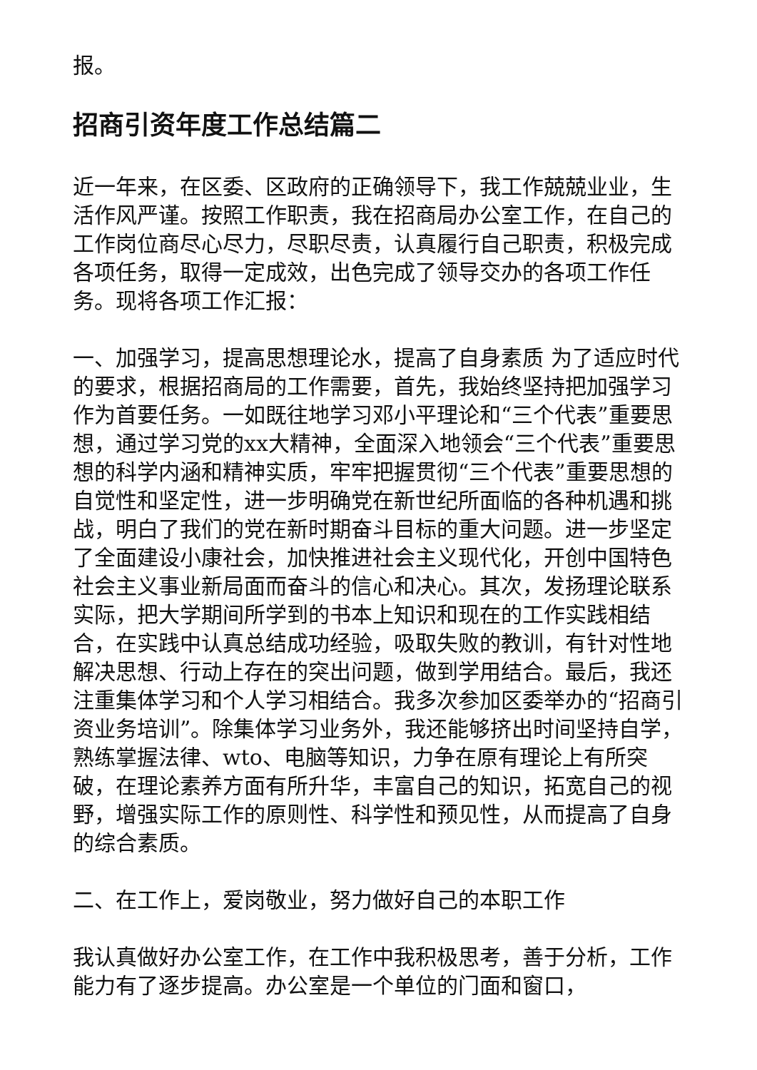报。
招商引资年度工作总结篇二
近一年来，在区委、区政府的正确领导下，我工作兢兢业业，生活作风严谨。按照工作职责，我在招商局办公室工作，在自己的工作岗位商尽心尽力，尽职尽责，认真履行自己职责，积极完成各项任务，取得一定成效，出色完成了领导交办的各项工作任务。现将各项工作汇报：
一、加强学习，提高思想理论水，提高了自身素质 为了适应时代的要求，根据招商局的工作需要，首先，我始终坚持把加强学习作为首要任务。一如既往地学习邓小平理论和“三个代表”重要思想，通过学习党的xx大精神，全面深入地领会“三个代表”重要思想的科学内涵和精神实质，牢牢把握贯彻“三个代表”重要思想的自觉性和坚定性，进一步明确党在新世纪所面临的各种机遇和挑战，明白了我们的党在新时期奋斗目标的重大问题。进一步坚定了全面建设小康社会，加快推进社会主义现代化，开创中国特色社会主义事业新局面而奋斗的信心和决心。其次，发扬理论联系实际，把大学期间所学到的书本上知识和现在的工作实践相结合，在实践中认真总结成功经验，吸取失败的教训，有针对性地解决思想、行动上存在的突出问题，做到学用结合。最后，我还注重集体学习和个人学习相结合。我多次参加区委举办的“招商引资业务培训”。除集体学习业务外，我还能够挤出时间坚持自学，熟练掌握法律、wto、电脑等知识，力争在原有理论上有所突破，在理论素养方面有所升华，丰富自己的知识，拓宽自己的视野，增强实际工作的原则性、科学性和预见性，从而提高了自身的综合素质。
二、在工作上，爱岗敬业，努力做好自己的本职工作
我认真做好办公室工作，在工作中我积极思考，善于分析，工作能力有了逐步提高。办公室是一个单位的门面和窗口，